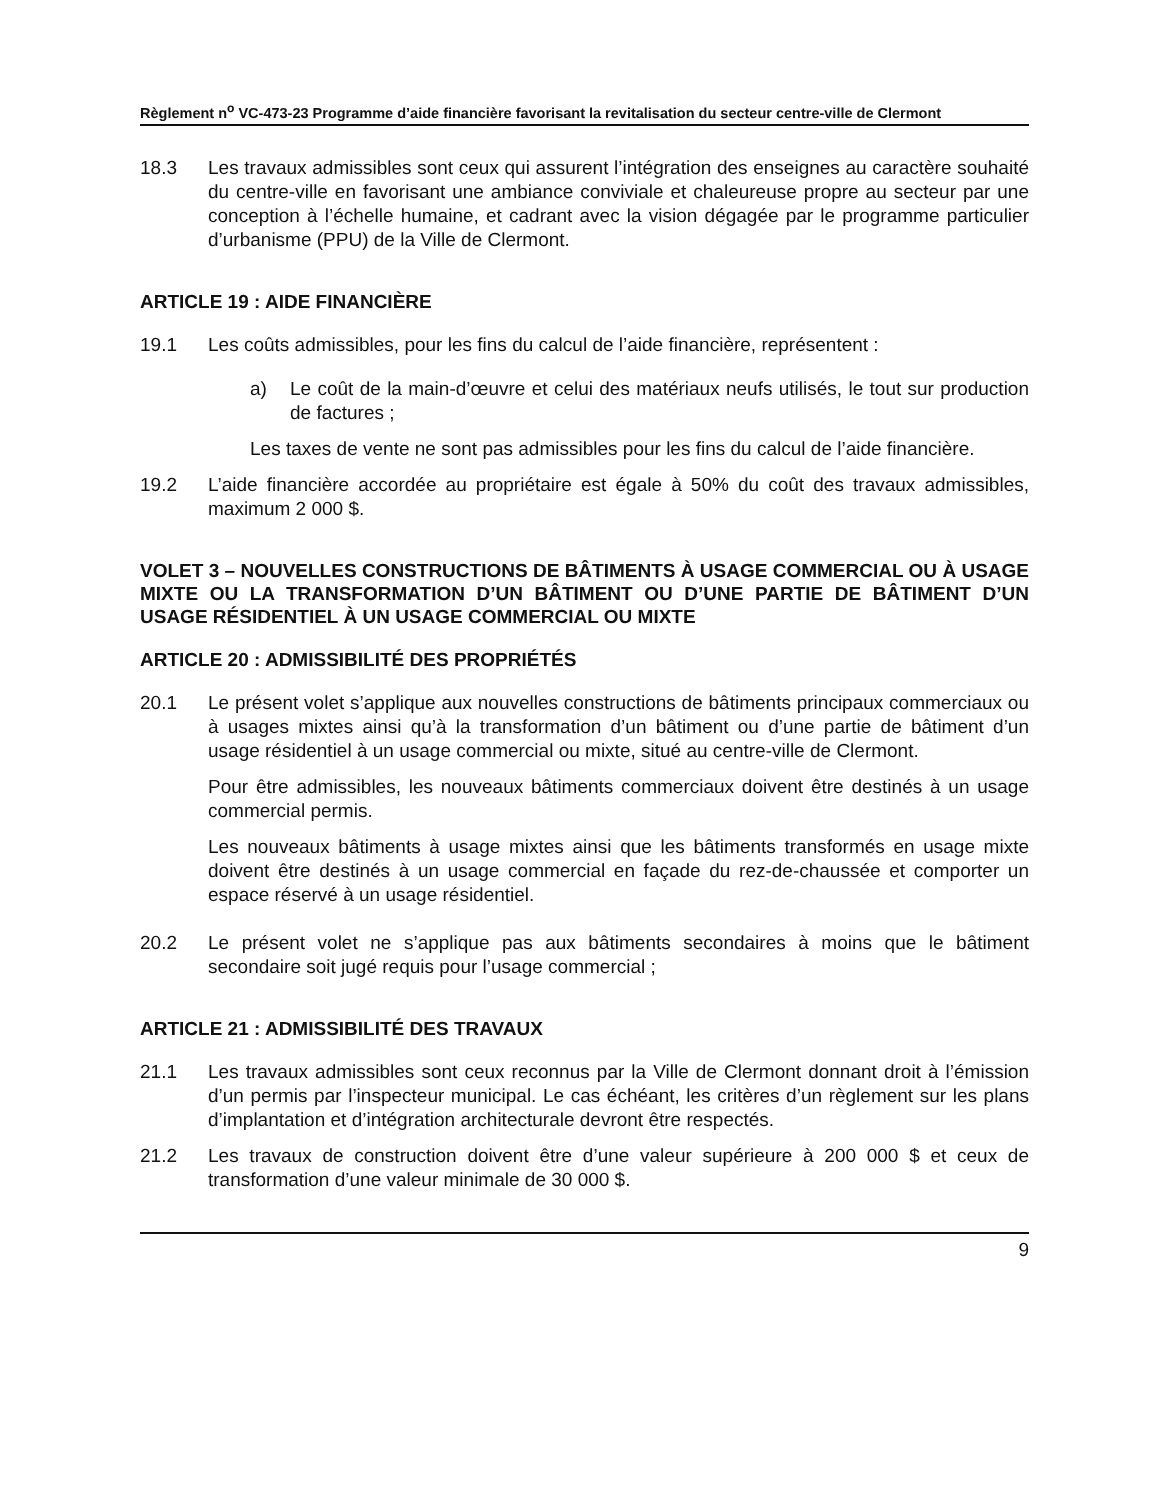Règlement n<sup>o</sup> VC-473-23 Programme d’aide financière favorisant la revitalisation du secteur centre-ville de Clermont
18.3 Les travaux admissibles sont ceux qui assurent l’intégration des enseignes au caractère souhaité du centre-ville en favorisant une ambiance conviviale et chaleureuse propre au secteur par une conception à l’échelle humaine, et cadrant avec la vision dégagée par le programme particulier d’urbanisme (PPU) de la Ville de Clermont.
ARTICLE 19 : AIDE FINANCIÈRE
19.1 Les coûts admissibles, pour les fins du calcul de l’aide financière, représentent :
a) Le coût de la main-d’œuvre et celui des matériaux neufs utilisés, le tout sur production de factures ;
Les taxes de vente ne sont pas admissibles pour les fins du calcul de l’aide financière.
19.2 L’aide financière accordée au propriétaire est égale à 50% du coût des travaux admissibles, maximum 2 000 $.
VOLET 3 – NOUVELLES CONSTRUCTIONS DE BÂTIMENTS À USAGE COMMERCIAL OU À USAGE MIXTE OU LA TRANSFORMATION D’UN BÂTIMENT OU D’UNE PARTIE DE BÂTIMENT D’UN USAGE RÉSIDENTIEL À UN USAGE COMMERCIAL OU MIXTE
ARTICLE 20 : ADMISSIBILITÉ DES PROPRIÉTÉS
20.1 Le présent volet s’applique aux nouvelles constructions de bâtiments principaux commerciaux ou à usages mixtes ainsi qu’à la transformation d’un bâtiment ou d’une partie de bâtiment d’un usage résidentiel à un usage commercial ou mixte, situé au centre-ville de Clermont.
Pour être admissibles, les nouveaux bâtiments commerciaux doivent être destinés à un usage commercial permis.
Les nouveaux bâtiments à usage mixtes ainsi que les bâtiments transformés en usage mixte doivent être destinés à un usage commercial en façade du rez-de-chaussée et comporter un espace réservé à un usage résidentiel.
20.2 Le présent volet ne s’applique pas aux bâtiments secondaires à moins que le bâtiment secondaire soit jugé requis pour l’usage commercial ;
ARTICLE 21 : ADMISSIBILITÉ DES TRAVAUX
21.1 Les travaux admissibles sont ceux reconnus par la Ville de Clermont donnant droit à l’émission d’un permis par l’inspecteur municipal. Le cas échéant, les critères d’un règlement sur les plans d’implantation et d’intégration architecturale devront être respectés.
21.2 Les travaux de construction doivent être d’une valeur supérieure à 200 000 $ et ceux de transformation d’une valeur minimale de 30 000 $.
9